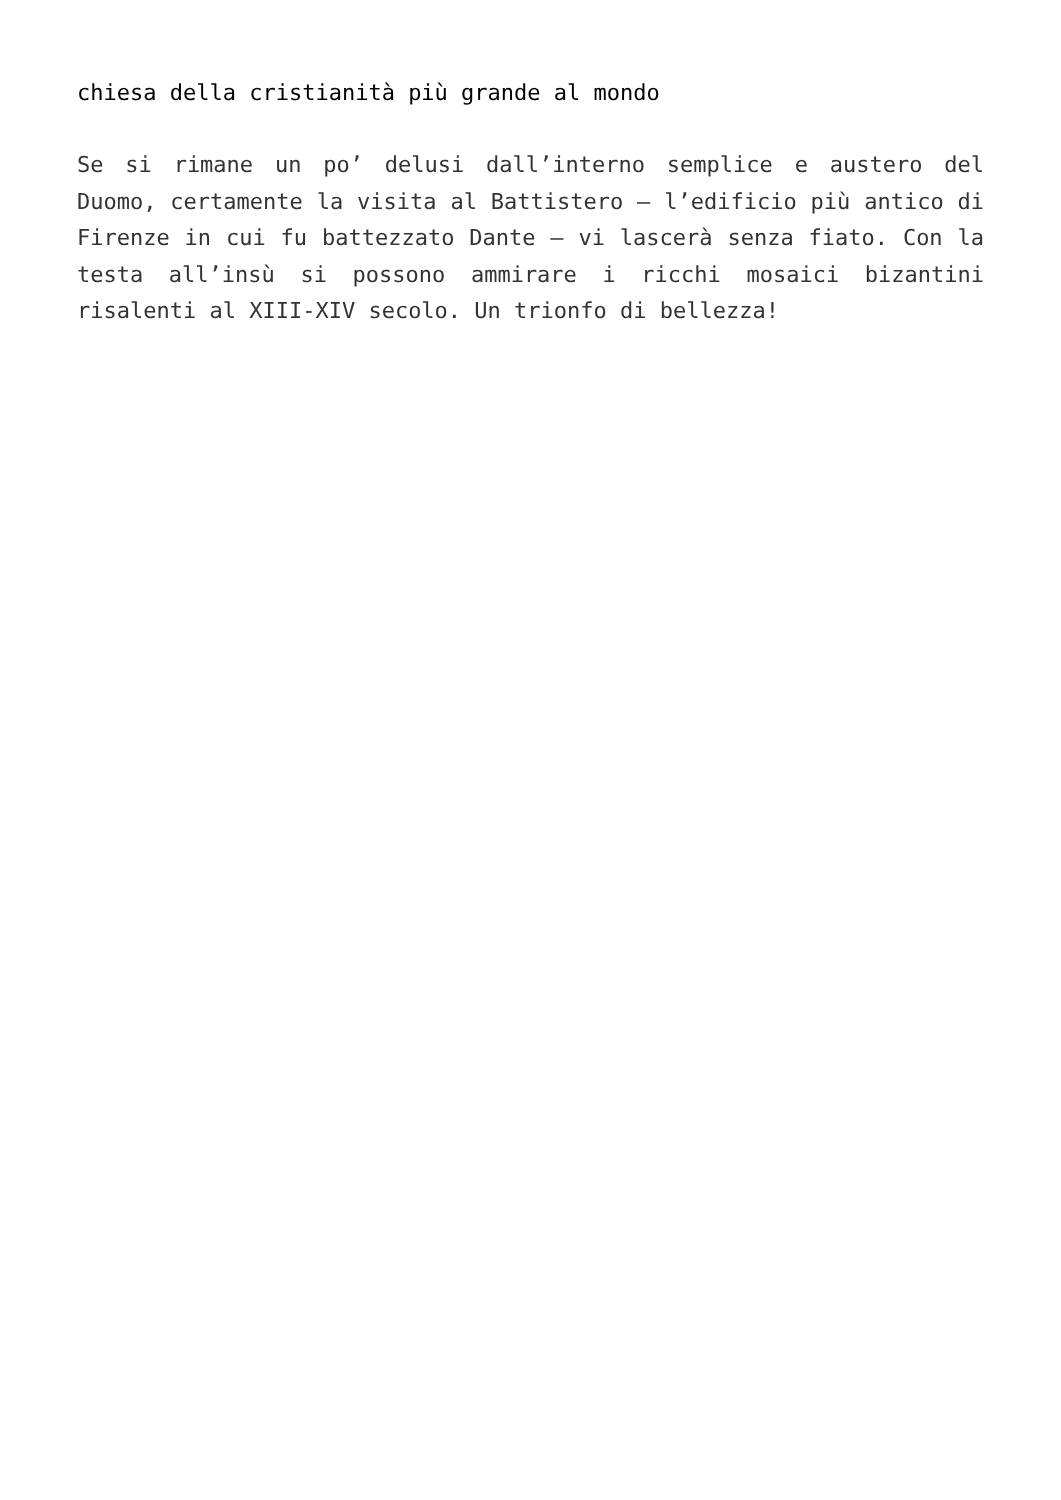chiesa della cristianità più grande al mondo
Se si rimane un po’ delusi dall’interno semplice e austero del Duomo, certamente la visita al Battistero – l’edificio più antico di Firenze in cui fu battezzato Dante – vi lascerà senza fiato. Con la testa all’insù si possono ammirare i ricchi mosaici bizantini risalenti al XIII-XIV secolo. Un trionfo di bellezza!